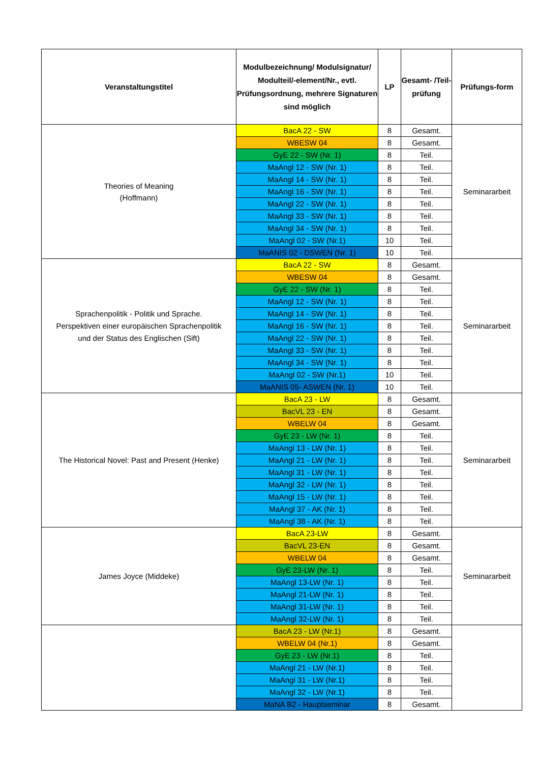| Veranstaltungstitel | Modulbezeichnung/ Modulsignatur/ Modulteil/-element/Nr., evtl. Prüfungsordnung, mehrere Signaturen sind möglich | LP | Gesamt- /Teil- prüfung | Prüfungs-form |
| --- | --- | --- | --- | --- |
| Theories of Meaning (Hoffmann) | BacA 22 - SW | 8 | Gesamt. | Seminararbeit |
| | WBESW 04 | 8 | Gesamt. | |
| | GyE 22 - SW (Nr. 1) | 8 | Teil. | |
| | MaAngl 12 - SW (Nr. 1) | 8 | Teil. | |
| | MaAngl 14 - SW (Nr. 1) | 8 | Teil. | |
| | MaAngl 16 - SW (Nr. 1) | 8 | Teil. | |
| | MaAngl 22 - SW (Nr. 1) | 8 | Teil. | |
| | MaAngl 33 - SW (Nr. 1) | 8 | Teil. | |
| | MaAngl 34 - SW (Nr. 1) | 8 | Teil. | |
| | MaAngl 02 - SW (Nr.1) | 10 | Teil. | |
| | MaANIS 02 - DSWEN (Nr. 1) | 10 | Teil. | |
| Sprachenpolitik - Politik und Sprache. Perspektiven einer europäischen Sprachenpolitik und der Status des Englischen (Sift) | BacA 22 - SW | 8 | Gesamt. | Seminararbeit |
| | WBESW 04 | 8 | Gesamt. | |
| | GyE 22 - SW (Nr. 1) | 8 | Teil. | |
| | MaAngl 12 - SW (Nr. 1) | 8 | Teil. | |
| | MaAngl 14 - SW (Nr. 1) | 8 | Teil. | |
| | MaAngl 16 - SW (Nr. 1) | 8 | Teil. | |
| | MaAngl 22 - SW (Nr. 1) | 8 | Teil. | |
| | MaAngl 33 - SW (Nr. 1) | 8 | Teil. | |
| | MaAngl 34 - SW (Nr. 1) | 8 | Teil. | |
| | MaAngl 02 - SW (Nr.1) | 10 | Teil. | |
| | MaANIS 05- ASWEN (Nr. 1) | 10 | Teil. | |
| The Historical Novel: Past and Present (Henke) | BacA 23 - LW | 8 | Gesamt. | Seminararbeit |
| | BacVL 23 - EN | 8 | Gesamt. | |
| | WBELW 04 | 8 | Gesamt. | |
| | GyE 23 - LW (Nr. 1) | 8 | Teil. | |
| | MaAngl 13 - LW (Nr. 1) | 8 | Teil. | |
| | MaAngl 21 - LW (Nr. 1) | 8 | Teil. | |
| | MaAngl 31 - LW (Nr. 1) | 8 | Teil. | |
| | MaAngl 32 - LW (Nr. 1) | 8 | Teil. | |
| | MaAngl 15 - LW (Nr. 1) | 8 | Teil. | |
| | MaAngl 37 - AK (Nr. 1) | 8 | Teil. | |
| | MaAngl 38 - AK (Nr. 1) | 8 | Teil. | |
| James Joyce (Middeke) | BacA 23-LW | 8 | Gesamt. | Seminararbeit |
| | BacVL 23-EN | 8 | Gesamt. | |
| | WBELW 04 | 8 | Gesamt. | |
| | GyE 23-LW (Nr. 1) | 8 | Teil. | |
| | MaAngl 13-LW (Nr. 1) | 8 | Teil. | |
| | MaAngl 21-LW (Nr. 1) | 8 | Teil. | |
| | MaAngl 31-LW (Nr. 1) | 8 | Teil. | |
| | MaAngl 32-LW (Nr. 1) | 8 | Teil. | |
| | BacA 23 - LW (Nr.1) | 8 | Gesamt. | |
| | WBELW 04 (Nr.1) | 8 | Gesamt. | |
| | GyE 23 - LW (Nr.1) | 8 | Teil. | |
| | MaAngl 21 - LW (Nr.1) | 8 | Teil. | |
| | MaAngl 31 - LW (Nr.1) | 8 | Teil. | |
| | MaAngl 32 - LW (Nr.1) | 8 | Teil. | |
| | MaNA B2 - Hauptseminar | 8 | Gesamt. | |